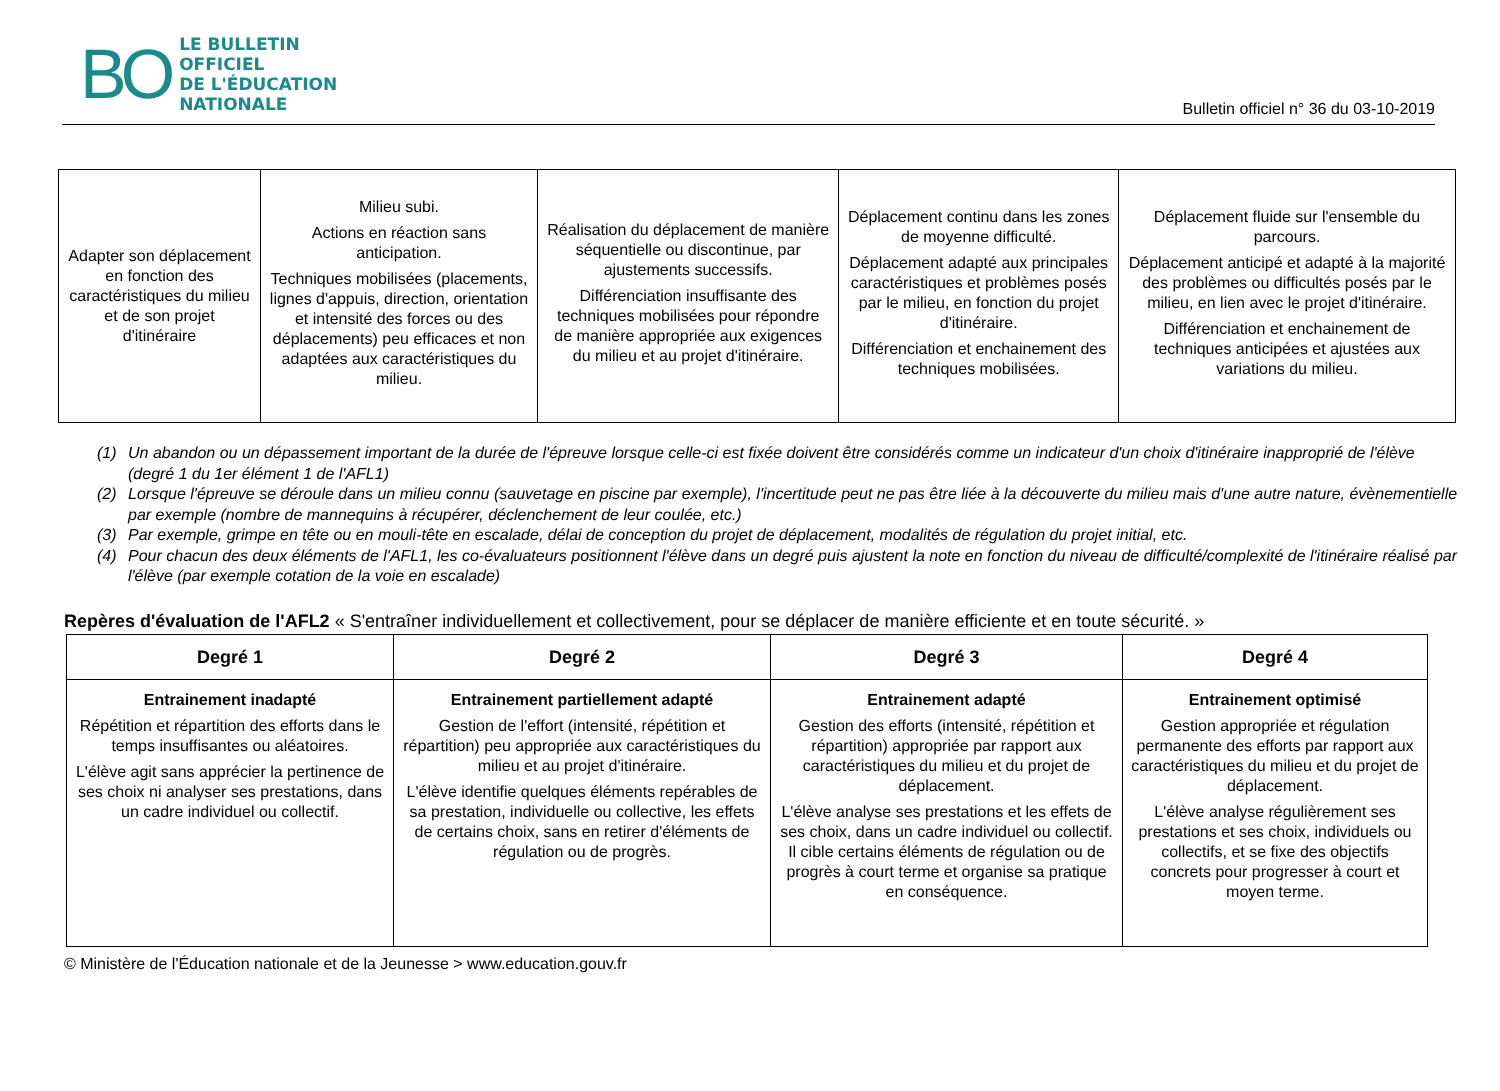BO
LE BULLETIN
OFFICIEL
DE L'ÉDUCATION
NATIONALE
Bulletin officiel n° 36 du 03-10-2019
| Adapter son déplacement en fonction des caractéristiques du milieu et de son projet d'itinéraire | Milieu subi. Actions en réaction sans anticipation. Techniques mobilisées (placements, lignes d'appuis, direction, orientation et intensité des forces ou des déplacements) peu efficaces et non adaptées aux caractéristiques du milieu. | Réalisation du déplacement de manière séquentielle ou discontinue, par ajustements successifs. Différenciation insuffisante des techniques mobilisées pour répondre de manière appropriée aux exigences du milieu et au projet d'itinéraire. | Déplacement continu dans les zones de moyenne difficulté. Déplacement adapté aux principales caractéristiques et problèmes posés par le milieu, en fonction du projet d'itinéraire. Différenciation et enchainement des techniques mobilisées. | Déplacement fluide sur l'ensemble du parcours. Déplacement anticipé et adapté à la majorité des problèmes ou difficultés posés par le milieu, en lien avec le projet d'itinéraire. Différenciation et enchainement de techniques anticipées et ajustées aux variations du milieu. |
(1) Un abandon ou un dépassement important de la durée de l'épreuve lorsque celle-ci est fixée doivent être considérés comme un indicateur d'un choix d'itinéraire inapproprié de l'élève (degré 1 du 1er élément 1 de l'AFL1)
(2) Lorsque l'épreuve se déroule dans un milieu connu (sauvetage en piscine par exemple), l'incertitude peut ne pas être liée à la découverte du milieu mais d'une autre nature, évènementielle par exemple (nombre de mannequins à récupérer, déclenchement de leur coulée, etc.)
(3) Par exemple, grimpe en tête ou en mouli-tête en escalade, délai de conception du projet de déplacement, modalités de régulation du projet initial, etc.
(4) Pour chacun des deux éléments de l'AFL1, les co-évaluateurs positionnent l'élève dans un degré puis ajustent la note en fonction du niveau de difficulté/complexité de l'itinéraire réalisé par l'élève (par exemple cotation de la voie en escalade)
Repères d'évaluation de l'AFL2 « S'entraîner individuellement et collectivement, pour se déplacer de manière efficiente et en toute sécurité. »
| Degré 1 | Degré 2 | Degré 3 | Degré 4 |
| --- | --- | --- | --- |
| Entrainement inadapté Répétition et répartition des efforts dans le temps insuffisantes ou aléatoires. L'élève agit sans apprécier la pertinence de ses choix ni analyser ses prestations, dans un cadre individuel ou collectif. | Entrainement partiellement adapté Gestion de l'effort (intensité, répétition et répartition) peu appropriée aux caractéristiques du milieu et au projet d'itinéraire. L'élève identifie quelques éléments repérables de sa prestation, individuelle ou collective, les effets de certains choix, sans en retirer d'éléments de régulation ou de progrès. | Entrainement adapté Gestion des efforts (intensité, répétition et répartition) appropriée par rapport aux caractéristiques du milieu et du projet de déplacement. L'élève analyse ses prestations et les effets de ses choix, dans un cadre individuel ou collectif. Il cible certains éléments de régulation ou de progrès à court terme et organise sa pratique en conséquence. | Entrainement optimisé Gestion appropriée et régulation permanente des efforts par rapport aux caractéristiques du milieu et du projet de déplacement. L'élève analyse régulièrement ses prestations et ses choix, individuels ou collectifs, et se fixe des objectifs concrets pour progresser à court et moyen terme. |
© Ministère de l'Éducation nationale et de la Jeunesse > www.education.gouv.fr